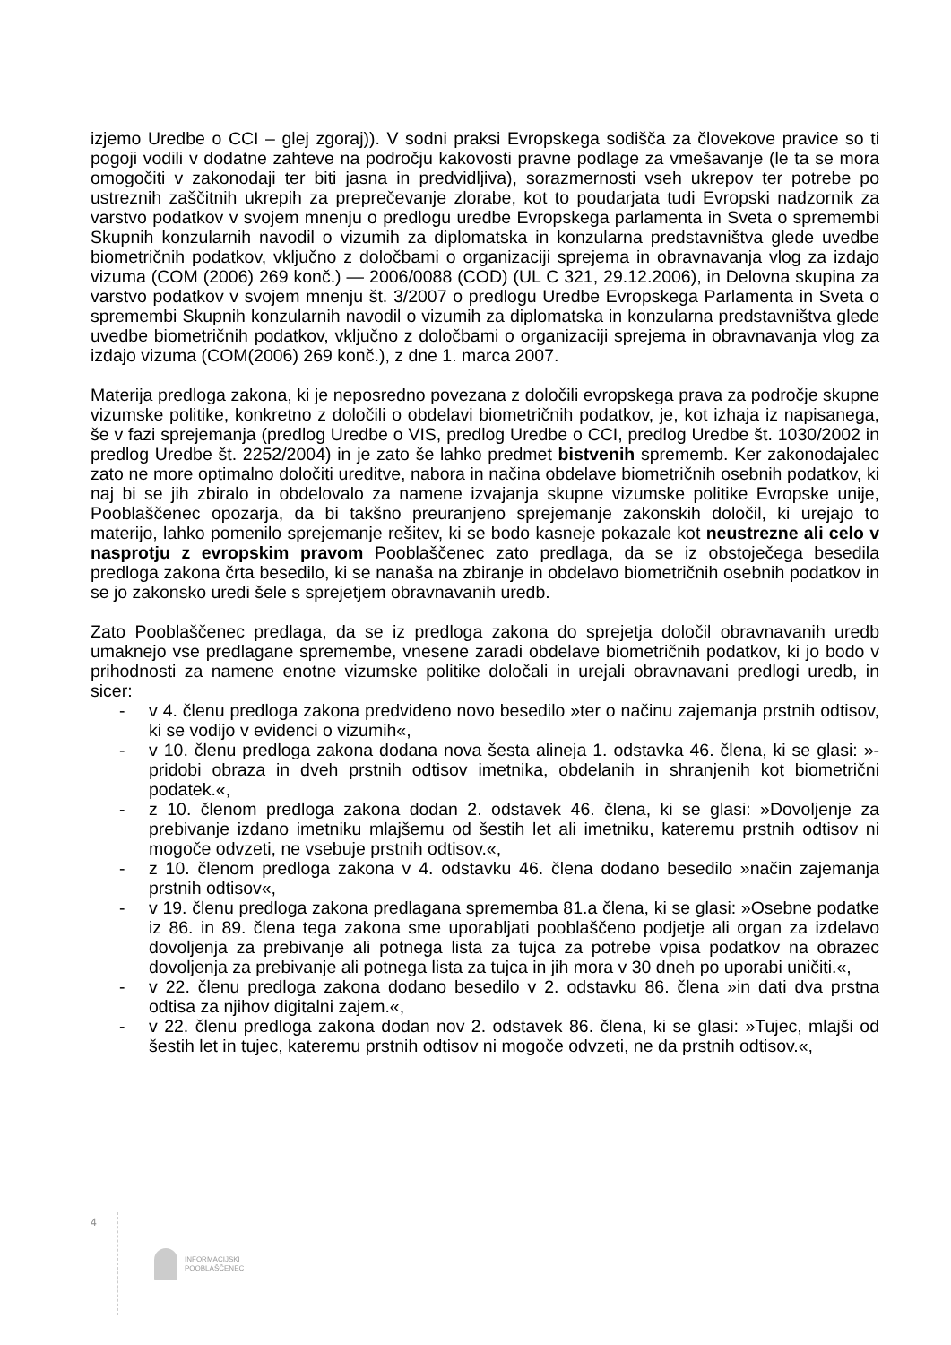izjemo Uredbe o CCI – glej zgoraj)). V sodni praksi Evropskega sodišča za človekove pravice so ti pogoji vodili v dodatne zahteve na področju kakovosti pravne podlage za vmešavanje (le ta se mora omogočiti v zakonodaji ter biti jasna in predvidljiva), sorazmernosti vseh ukrepov ter potrebe po ustreznih zaščitnih ukrepih za preprečevanje zlorabe, kot to poudarjata tudi Evropski nadzornik za varstvo podatkov v svojem mnenju o predlogu uredbe Evropskega parlamenta in Sveta o spremembi Skupnih konzularnih navodil o vizumih za diplomatska in konzularna predstavništva glede uvedbe biometričnih podatkov, vključno z določbami o organizaciji sprejema in obravnavanja vlog za izdajo vizuma (COM (2006) 269 konč.) — 2006/0088 (COD) (UL C 321, 29.12.2006), in Delovna skupina za varstvo podatkov v svojem mnenju št. 3/2007 o predlogu Uredbe Evropskega Parlamenta in Sveta o spremembi Skupnih konzularnih navodil o vizumih za diplomatska in konzularna predstavništva glede uvedbe biometričnih podatkov, vključno z določbami o organizaciji sprejema in obravnavanja vlog za izdajo vizuma (COM(2006) 269 konč.), z dne 1. marca 2007.
Materija predloga zakona, ki je neposredno povezana z določili evropskega prava za področje skupne vizumske politike, konkretno z določili o obdelavi biometričnih podatkov, je, kot izhaja iz napisanega, še v fazi sprejemanja (predlog Uredbe o VIS, predlog Uredbe o CCI, predlog Uredbe št. 1030/2002 in predlog Uredbe št. 2252/2004) in je zato še lahko predmet bistvenih sprememb. Ker zakonodajalec zato ne more optimalno določiti ureditve, nabora in načina obdelave biometričnih osebnih podatkov, ki naj bi se jih zbiralo in obdelovalo za namene izvajanja skupne vizumske politike Evropske unije, Pooblaščenec opozarja, da bi takšno preuranjeno sprejemanje zakonskih določil, ki urejajo to materijo, lahko pomenilo sprejemanje rešitev, ki se bodo kasneje pokazale kot neustrezne ali celo v nasprotju z evropskim pravom Pooblaščenec zato predlaga, da se iz obstoječega besedila predloga zakona črta besedilo, ki se nanaša na zbiranje in obdelavo biometričnih osebnih podatkov in se jo zakonsko uredi šele s sprejetjem obravnavanih uredb.
Zato Pooblaščenec predlaga, da se iz predloga zakona do sprejetja določil obravnavanih uredb umaknejo vse predlagane spremembe, vnesene zaradi obdelave biometričnih podatkov, ki jo bodo v prihodnosti za namene enotne vizumske politike določali in urejali obravnavani predlogi uredb, in sicer:
- v 4. členu predloga zakona predvideno novo besedilo »ter o načinu zajemanja prstnih odtisov, ki se vodijo v evidenci o vizumih«,
- v 10. členu predloga zakona dodana nova šesta alineja 1. odstavka 46. člena, ki se glasi: »- pridobi obraza in dveh prstnih odtisov imetnika, obdelanih in shranjenih kot biometrični podatek.«,
- z 10. členom predloga zakona dodan 2. odstavek 46. člena, ki se glasi: »Dovoljenje za prebivanje izdano imetniku mlajšemu od šestih let ali imetniku, kateremu prstnih odtisov ni mogoče odvzeti, ne vsebuje prstnih odtisov.«,
- z 10. členom predloga zakona v 4. odstavku 46. člena dodano besedilo »način zajemanja prstnih odtisov«,
- v 19. členu predloga zakona predlagana sprememba 81.a člena, ki se glasi: »Osebne podatke iz 86. in 89. člena tega zakona sme uporabljati pooblaščeno podjetje ali organ za izdelavo dovoljenja za prebivanje ali potnega lista za tujca za potrebe vpisa podatkov na obrazec dovoljenja za prebivanje ali potnega lista za tujca in jih mora v 30 dneh po uporabi uničiti.«,
- v 22. členu predloga zakona dodano besedilo v 2. odstavku 86. člena »in dati dva prstna odtisa za njihov digitalni zajem.«,
- v 22. členu predloga zakona dodan nov 2. odstavek 86. člena, ki se glasi: »Tujec, mlajši od šestih let in tujec, kateremu prstnih odtisov ni mogoče odvzeti, ne da prstnih odtisov.«,
4
INFORMACIJSKI
POOBLAŠČENEC